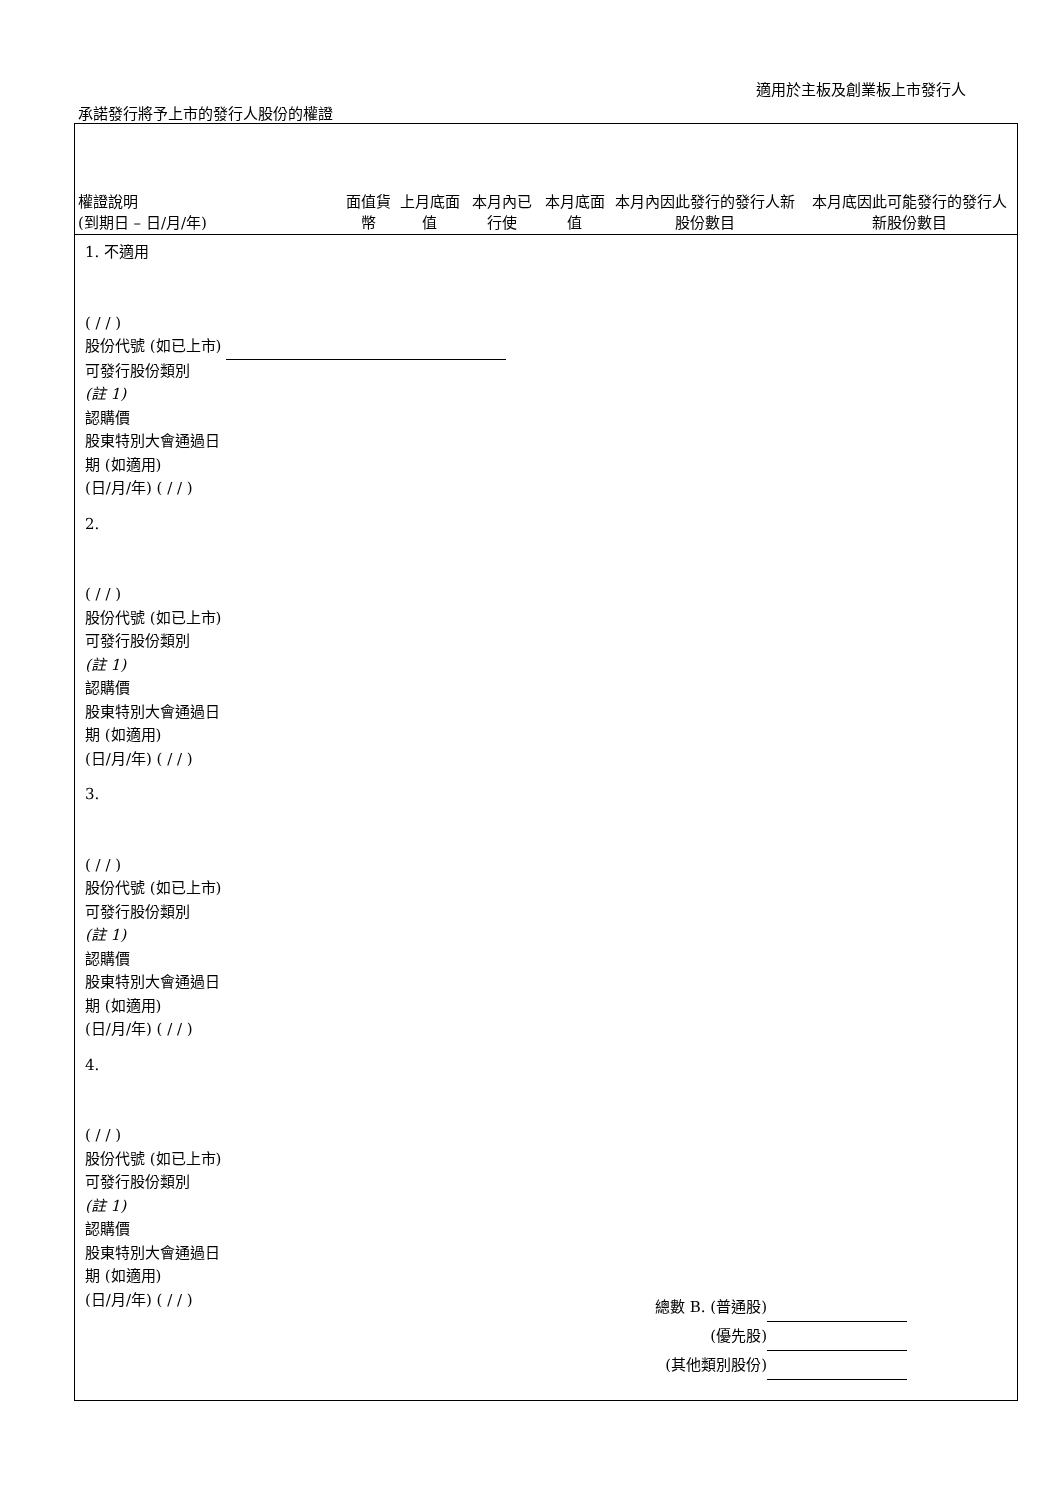適用於主板及創業板上市發行人
承諾發行將予上市的發行人股份的權證
| 權證說明 (到期日 – 日/月/年) | 面值貨幣 | 上月底面值 | 本月內已行使 | 本月底面值 | 本月內因此發行的發行人新股份數目 | 本月底因此可能發行的發行人新股份數目 |
| --- | --- | --- | --- | --- | --- | --- |
| 1. 不適用 ( / / ) 股份代號 (如已上市) 可發行股份類別 (註 1) 認購價 股東特別大會通過日 期 (如適用) (日/月/年) ( / / ) | | | | | | |
| 2. ( / / ) 股份代號 (如已上市) 可發行股份類別 (註 1) 認購價 股東特別大會通過日 期 (如適用) (日/月/年) ( / / ) | | | | | | |
| 3. ( / / ) 股份代號 (如已上市) 可發行股份類別 (註 1) 認購價 股東特別大會通過日 期 (如適用) (日/月/年) ( / / ) | | | | | | |
| 4. ( / / ) 股份代號 (如已上市) 可發行股份類別 (註 1) 認購價 股東特別大會通過日 期 (如適用) (日/月/年) ( / / ) | | | | | | |
總數 B. (普通股)
(優先股)
(其他類別股份)